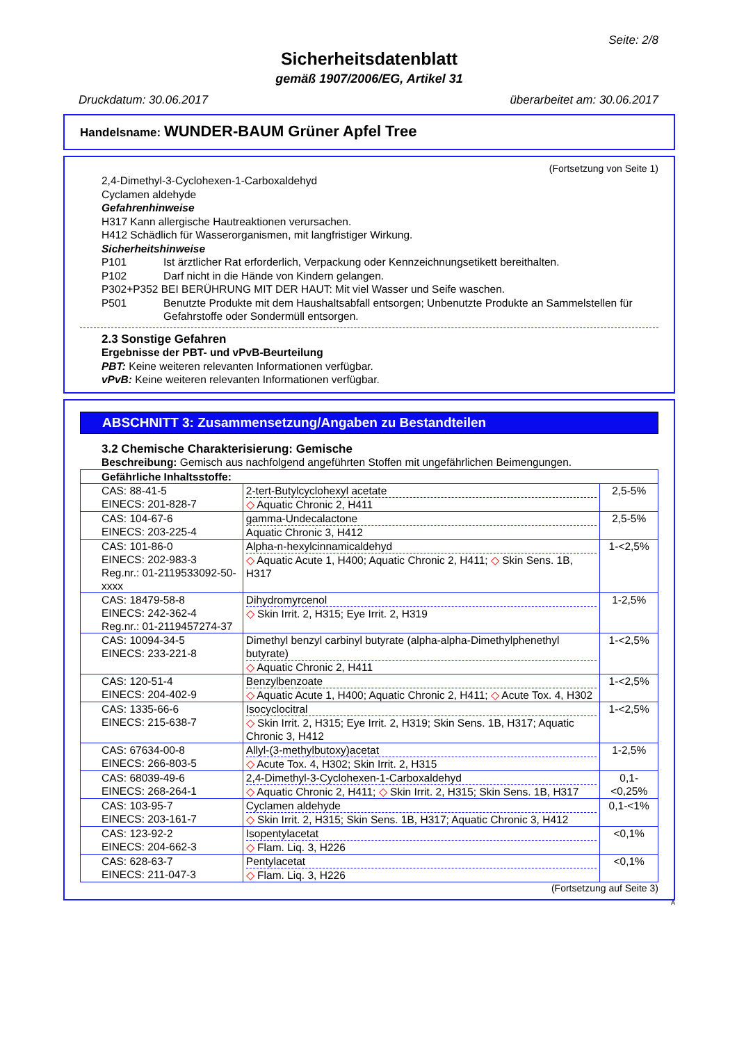Seite: 2/8
Sicherheitsdatenblatt
gemäß 1907/2006/EG, Artikel 31
Druckdatum: 30.06.2017 überarbeitet am: 30.06.2017
Handelsname: WUNDER-BAUM Grüner Apfel Tree
(Fortsetzung von Seite 1)
2,4-Dimethyl-3-Cyclohexen-1-Carboxaldehyd
Cyclamen aldehyde
Gefahrenhinweise
H317 Kann allergische Hautreaktionen verursachen.
H412 Schädlich für Wasserorganismen, mit langfristiger Wirkung.
Sicherheitshinweise
P101 Ist ärztlicher Rat erforderlich, Verpackung oder Kennzeichnungsetikett bereithalten.
P102 Darf nicht in die Hände von Kindern gelangen.
P302+P352 BEI BERÜHRUNG MIT DER HAUT: Mit viel Wasser und Seife waschen.
P501 Benutzte Produkte mit dem Haushaltsabfall entsorgen; Unbenutzte Produkte an Sammelstellen für Gefahrstoffe oder Sondermüll entsorgen.
2.3 Sonstige Gefahren
Ergebnisse der PBT- und vPvB-Beurteilung
PBT: Keine weiteren relevanten Informationen verfügbar.
vPvB: Keine weiteren relevanten Informationen verfügbar.
ABSCHNITT 3: Zusammensetzung/Angaben zu Bestandteilen
3.2 Chemische Charakterisierung: Gemische
Beschreibung: Gemisch aus nachfolgend angeführten Stoffen mit ungefährlichen Beimengungen.
| Gefährliche Inhaltsstoffe: | | |
| --- | --- | --- |
| CAS: 88-41-5 EINECS: 201-828-7 | 2-tert-Butylcyclohexyl acetate ◇ Aquatic Chronic 2, H411 | 2,5-5% |
| CAS: 104-67-6 EINECS: 203-225-4 | gamma-Undecalactone Aquatic Chronic 3, H412 | 2,5-5% |
| CAS: 101-86-0 EINECS: 202-983-3 Reg.nr.: 01-2119533092-50-xxxx | Alpha-n-hexylcinnamicaldehyd ◇ Aquatic Acute 1, H400; Aquatic Chronic 2, H411; ◇ Skin Sens. 1B, H317 | 1-<2,5% |
| CAS: 18479-58-8 EINECS: 242-362-4 Reg.nr.: 01-2119457274-37 | Dihydromyrcenol ◇ Skin Irrit. 2, H315; Eye Irrit. 2, H319 | 1-2,5% |
| CAS: 10094-34-5 EINECS: 233-221-8 | Dimethyl benzyl carbinyl butyrate (alpha-alpha-Dimethylphenethyl butyrate) ◇ Aquatic Chronic 2, H411 | 1-<2,5% |
| CAS: 120-51-4 EINECS: 204-402-9 | Benzylbenzoate ◇ Aquatic Acute 1, H400; Aquatic Chronic 2, H411; ◇ Acute Tox. 4, H302 | 1-<2,5% |
| CAS: 1335-66-6 EINECS: 215-638-7 | Isocyclocitral ◇ Skin Irrit. 2, H315; Eye Irrit. 2, H319; Skin Sens. 1B, H317; Aquatic Chronic 3, H412 | 1-<2,5% |
| CAS: 67634-00-8 EINECS: 266-803-5 | Allyl-(3-methylbutoxy)acetat ◇ Acute Tox. 4, H302; Skin Irrit. 2, H315 | 1-2,5% |
| CAS: 68039-49-6 EINECS: 268-264-1 | 2,4-Dimethyl-3-Cyclohexen-1-Carboxaldehyd ◇ Aquatic Chronic 2, H411; ◇ Skin Irrit. 2, H315; Skin Sens. 1B, H317 | 0,1-<0,25% |
| CAS: 103-95-7 EINECS: 203-161-7 | Cyclamen aldehyde ◇ Skin Irrit. 2, H315; Skin Sens. 1B, H317; Aquatic Chronic 3, H412 | 0,1-<1% |
| CAS: 123-92-2 EINECS: 204-662-3 | Isopentylacetat ◇ Flam. Liq. 3, H226 | <0,1% |
| CAS: 628-63-7 EINECS: 211-047-3 | Pentylacetat ◇ Flam. Liq. 3, H226 | <0,1% |
(Fortsetzung auf Seite 3)
A